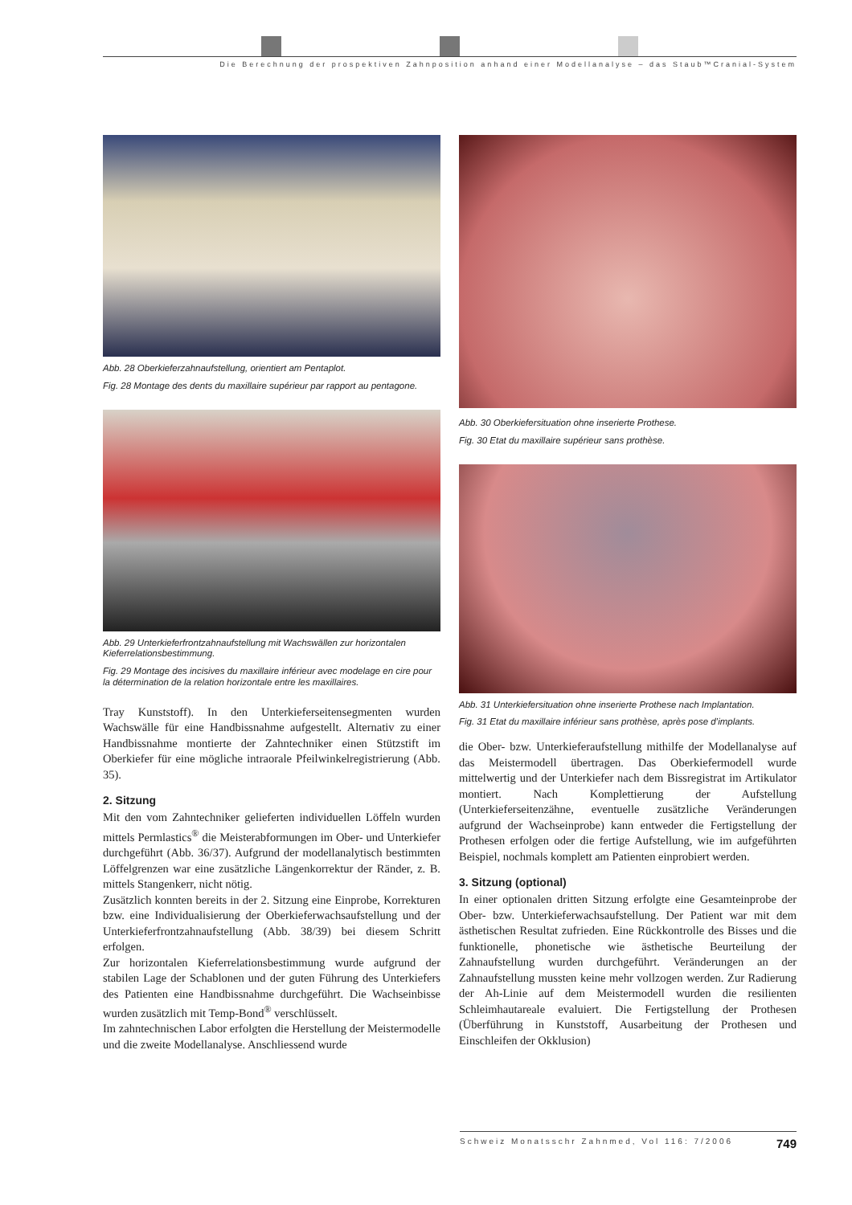Die Berechnung der prospektiven Zahnposition anhand einer Modellanalyse – das Staub™Cranial-System
Abb. 28 Oberkieferzahnaufstellung, orientiert am Pentaplot.
Fig. 28 Montage des dents du maxillaire supérieur par rapport au pentagone.
Abb. 29 Unterkieferfrontzahnaufstellung mit Wachswällen zur horizontalen Kieferrelationsbestimmung.
Fig. 29 Montage des incisives du maxillaire inférieur avec modelage en cire pour la détermination de la relation horizontale entre les maxillaires.
Tray Kunststoff). In den Unterkieferseitensegmenten wurden Wachswälle für eine Handbissnahme aufgestellt. Alternativ zu einer Handbissnahme montierte der Zahntechniker einen Stützstift im Oberkiefer für eine mögliche intraorale Pfeilwinkelregistrierung (Abb. 35).
2. Sitzung
Mit den vom Zahntechniker gelieferten individuellen Löffeln wurden mittels Permlastics<sup>®</sup> die Meisterabformungen im Ober- und Unterkiefer durchgeführt (Abb. 36/37). Aufgrund der modellanalytisch bestimmten Löffelgrenzen war eine zusätzliche Längenkorrektur der Ränder, z. B. mittels Stangenkerr, nicht nötig.
Zusätzlich konnten bereits in der 2. Sitzung eine Einprobe, Korrekturen bzw. eine Individualisierung der Oberkieferwachsaufstellung und der Unterkieferfrontzahnaufstellung (Abb. 38/39) bei diesem Schritt erfolgen.
Zur horizontalen Kieferrelationsbestimmung wurde aufgrund der stabilen Lage der Schablonen und der guten Führung des Unterkiefers des Patienten eine Handbissnahme durchgeführt. Die Wachseinbisse wurden zusätzlich mit Temp-Bond<sup>®</sup> verschlüsselt.
Im zahntechnischen Labor erfolgten die Herstellung der Meistermodelle und die zweite Modellanalyse. Anschliessend wurde
Abb. 30 Oberkiefersituation ohne inserierte Prothese.
Fig. 30 Etat du maxillaire supérieur sans prothèse.
Abb. 31 Unterkiefersituation ohne inserierte Prothese nach Implantation.
Fig. 31 Etat du maxillaire inférieur sans prothèse, après pose d’implants.
die Ober- bzw. Unterkieferaufstellung mithilfe der Modellanalyse auf das Meistermodell übertragen. Das Oberkiefermodell wurde mittelwertig und der Unterkiefer nach dem Bissregistrat im Artikulator montiert. Nach Komplettierung der Aufstellung (Unterkieferseitenzähne, eventuelle zusätzliche Veränderungen aufgrund der Wachseinprobe) kann entweder die Fertigstellung der Prothesen erfolgen oder die fertige Aufstellung, wie im aufgeführten Beispiel, nochmals komplett am Patienten einprobiert werden.
3. Sitzung (optional)
In einer optionalen dritten Sitzung erfolgte eine Gesamteinprobe der Ober- bzw. Unterkieferwachsaufstellung. Der Patient war mit dem ästhetischen Resultat zufrieden. Eine Rückkontrolle des Bisses und die funktionelle, phonetische wie ästhetische Beurteilung der Zahnaufstellung wurden durchgeführt. Veränderungen an der Zahnaufstellung mussten keine mehr vollzogen werden. Zur Radierung der Ah-Linie auf dem Meistermodell wurden die resilienten Schleimhautareale evaluiert. Die Fertigstellung der Prothesen (Überführung in Kunststoff, Ausarbeitung der Prothesen und Einschleifen der Okklusion)
Schweiz Monatsschr Zahnmed, Vol 116: 7/2006 749